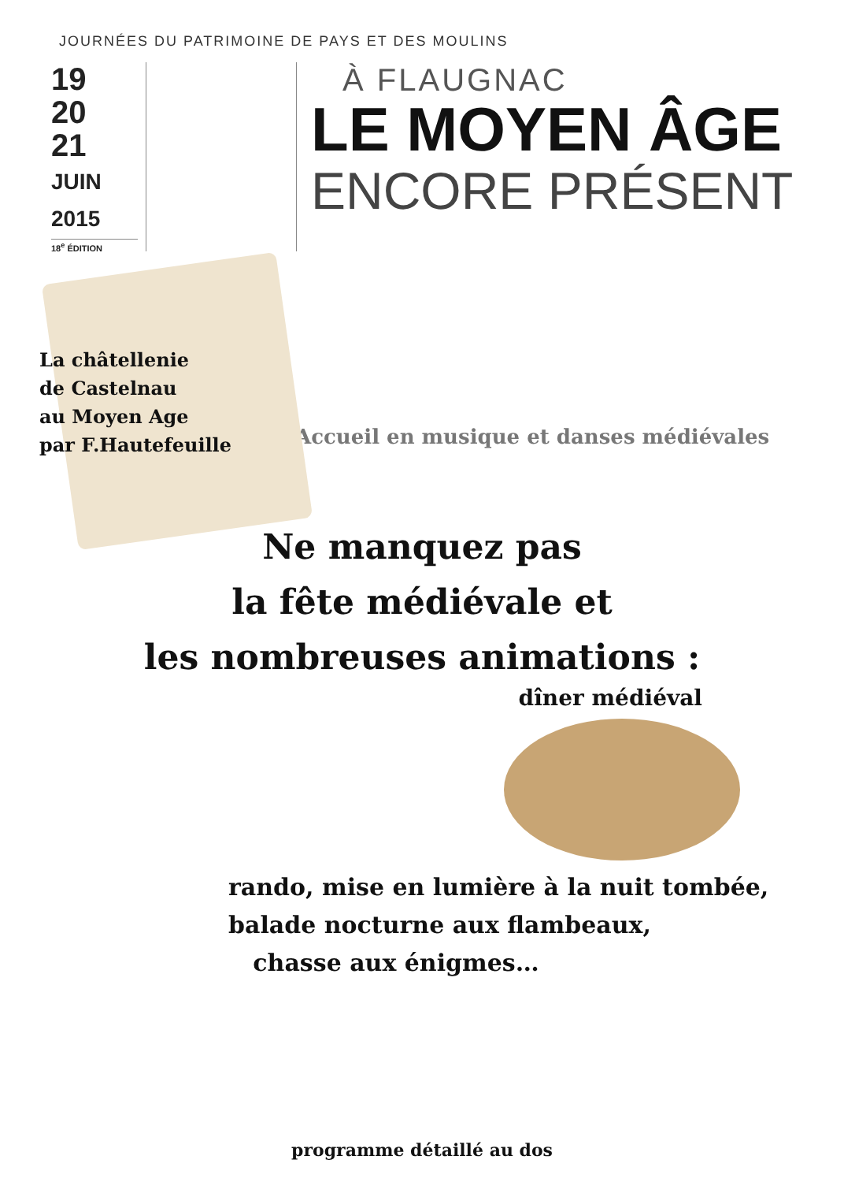JOURNÉES DU PATRIMOINE DE PAYS ET DES MOULINS
19
20
21
JUIN
2015
18<sup>e</sup> ÉDITION
À FLAUGNAC
LE MOYEN ÂGE
ENCORE PRÉSENT
La châtellenie
de Castelnau
au Moyen Age
par F.Hautefeuille
Accueil en musique et danses médiévales
Ne manquez pas
la fête médiévale et
les nombreuses animations :
dîner médiéval
rando, mise en lumière à la nuit tombée,
balade nocturne aux flambeaux,
chasse aux énigmes…
programme détaillé au dos